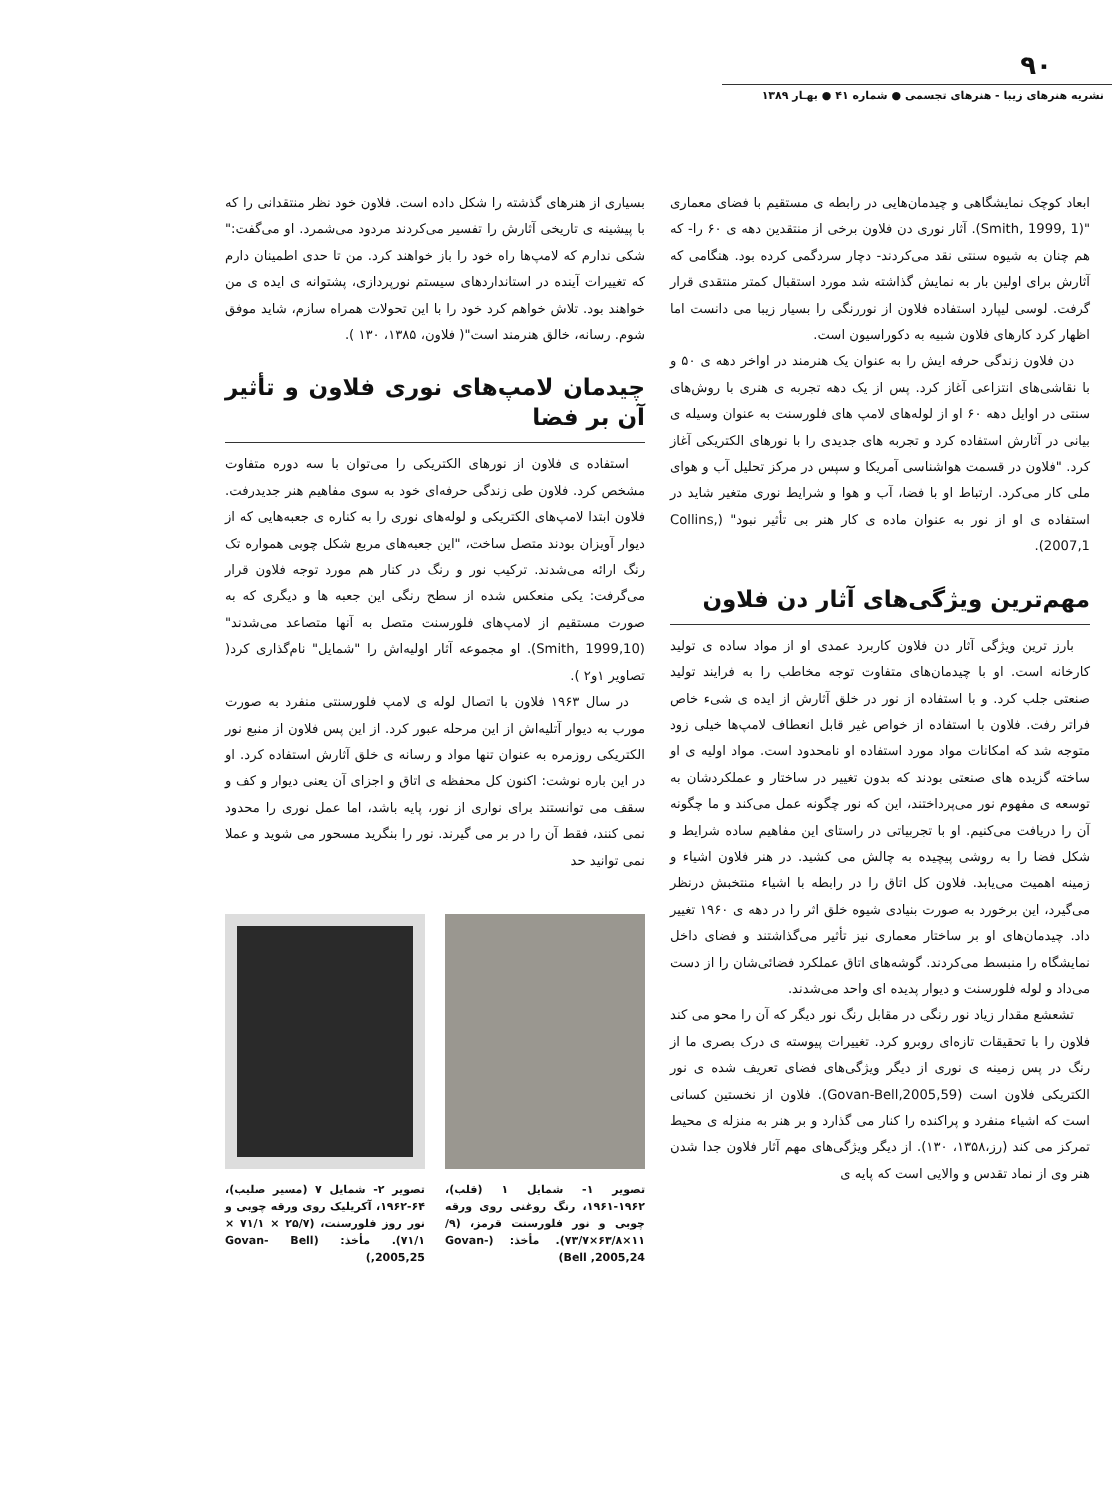۹۰
نشریه هنرهای زیبا - هنرهای تجسمی ● شماره ۴۱ ● بهـار ۱۳۸۹
ابعاد کوچک نمایشگاهی و چیدمان‌هایی در رابطه ی مستقیم با فضای معماری "(Smith, 1999, 1). آثار نوری دن فلاون برخی از منتقدین دهه ی ۶۰ را- که هم چنان به شیوه سنتی نقد می‌کردند- دچار سردگمی کرده بود. هنگامی که آثارش برای اولین بار به نمایش گذاشته شد مورد استقبال کمتر منتقدی قرار گرفت. لوسی لیپارد استفاده فلاون از نوررنگی را بسیار زیبا می دانست اما اظهار کرد کارهای فلاون شبیه به دکوراسیون است.
دن فلاون زندگی حرفه ایش را به عنوان یک هنرمند در اواخر دهه ی ۵۰ و با نقاشی‌های انتزاعی آغاز کرد. پس از یک دهه تجربه ی هنری با روش‌های سنتی در اوایل دهه ۶۰ او از لوله‌های لامپ های فلورسنت به عنوان وسیله ی بیانی در آثارش استفاده کرد و تجربه های جدیدی را با نورهای الکتریکی آغاز کرد. "فلاون در قسمت هواشناسی آمریکا و سپس در مرکز تحلیل آب و هوای ملی کار می‌کرد. ارتباط او با فضا، آب و هوا و شرایط نوری متغیر شاید در استفاده ی او از نور به عنوان ماده ی کار هنر بی تأثیر نبود" (Collins, 2007,1).
مهم‌ترین ویژگی‌های آثار دن فلاون
بارز ترین ویژگی آثار دن فلاون کاربرد عمدی او از مواد ساده ی تولید کارخانه است. او با چیدمان‌های متفاوت توجه مخاطب را به فرایند تولید صنعتی جلب کرد. و با استفاده از نور در خلق آثارش از ایده ی شیء خاص فراتر رفت. فلاون با استفاده از خواص غیر قابل انعطاف لامپ‌ها خیلی زود متوجه شد که امکانات مواد مورد استفاده او نامحدود است. مواد اولیه ی او ساخته گزیده های صنعتی بودند که بدون تغییر در ساختار و عملکردشان به توسعه ی مفهوم نور می‌پرداختند، این که نور چگونه عمل می‌کند و ما چگونه آن را دریافت می‌کنیم. او با تجربیاتی در راستای این مفاهیم ساده شرایط و شکل فضا را به روشی پیچیده به چالش می کشید. در هنر فلاون اشیاء و زمینه اهمیت می‌یابد. فلاون کل اتاق را در رابطه با اشیاء منتخبش درنظر می‌گیرد، این برخورد به صورت بنیادی شیوه خلق اثر را در دهه ی ۱۹۶۰ تغییر داد. چیدمان‌های او بر ساختار معماری نیز تأثیر می‌گذاشتند و فضای داخل نمایشگاه را منبسط می‌کردند. گوشه‌های اتاق عملکرد فضائی‌شان را از دست می‌داد و لوله فلورسنت و دیوار پدیده ای واحد می‌شدند.
تشعشع مقدار زیاد نور رنگی در مقابل رنگ نور دیگر که آن را محو می کند فلاون را با تحقیقات تازه‌ای روبرو کرد. تغییرات پیوسته ی درک بصری ما از رنگ در پس زمینه ی نوری از دیگر ویژگی‌های فضای تعریف شده ی نور الکتریکی فلاون است (Govan-Bell,2005,59). فلاون از نخستین کسانی است که اشیاء منفرد و پراکنده را کنار می گذارد و بر هنر به منزله ی محیط تمرکز می کند (رز،۱۳۵۸، ۱۳۰). از دیگر ویژگی‌های مهم آثار فلاون جدا شدن هنر وی از نماد تقدس و والایی است که پایه ی
بسیاری از هنرهای گذشته را شکل داده است. فلاون خود نظر منتقدانی را که با پیشینه ی تاریخی آثارش را تفسیر می‌کردند مردود می‌شمرد. او می‌گفت:" شکی ندارم که لامپ‌ها راه خود را باز خواهند کرد. من تا حدی اطمینان دارم که تغییرات آینده در استانداردهای سیستم نورپردازی، پشتوانه ی ایده ی من خواهند بود. تلاش خواهم کرد خود را با این تحولات همراه سازم، شاید موفق شوم. رسانه، خالق هنرمند است"( فلاون، ۱۳۸۵، ۱۳۰ ).
چیدمان لامپ‌های نوری فلاون و تأثیر آن بر فضا
استفاده ی فلاون از نورهای الکتریکی را می‌توان با سه دوره متفاوت مشخص کرد. فلاون طی زندگی حرفه‌ای خود به سوی مفاهیم هنر جدیدرفت. فلاون ابتدا لامپ‌های الکتریکی و لوله‌های نوری را به کناره ی جعبه‌هایی که از دیوار آویزان بودند متصل ساخت، "این جعبه‌های مربع شکل چوبی همواره تک رنگ ارائه می‌شدند. ترکیب نور و رنگ در کنار هم مورد توجه فلاون قرار می‌گرفت: یکی منعکس شده از سطح رنگی این جعبه ها و دیگری که به صورت مستقیم از لامپ‌های فلورسنت متصل به آنها متصاعد می‌شدند"(Smith, 1999,10). او مجموعه آثار اولیه‌اش را "شمایل" نام‌گذاری کرد( تصاویر ۱و۲ ).
در سال ۱۹۶۳ فلاون با اتصال لوله ی لامپ فلورسنتی منفرد به صورت مورب به دیوار آتلیه‌اش از این مرحله عبور کرد. از این پس فلاون از منبع نور الکتریکی روزمره به عنوان تنها مواد و رسانه ی خلق آثارش استفاده کرد. او در این باره نوشت: اکنون کل محفظه ی اتاق و اجزای آن یعنی دیوار و کف و سقف می توانستند برای نواری از نور، پایه باشد، اما عمل نوری را محدود نمی کنند، فقط آن را در بر می گیرند. نور را بنگرید مسحور می شوید و عملا نمی توانید حد
تصویر ۱- شمایل ۱ (قلب)، ۱۹۶۲-۱۹۶۱، رنگ روغنی روی ورقه چوبی و نور فلورسنت قرمز، (۹/ ۱۱×۶۳/۸×۷۳/۷). مأخذ: (Govan- Bell ,2005,24)
تصویر ۲- شمایل ۷ (مسیر صلیب)، ۶۴-۱۹۶۲، آکریلیک روی ورقه چوبی و نور روز فلورسنت، (۲۵/۷ × ۷۱/۱ × ۷۱/۱). مأخذ: (Govan- Bell ,2005,25)